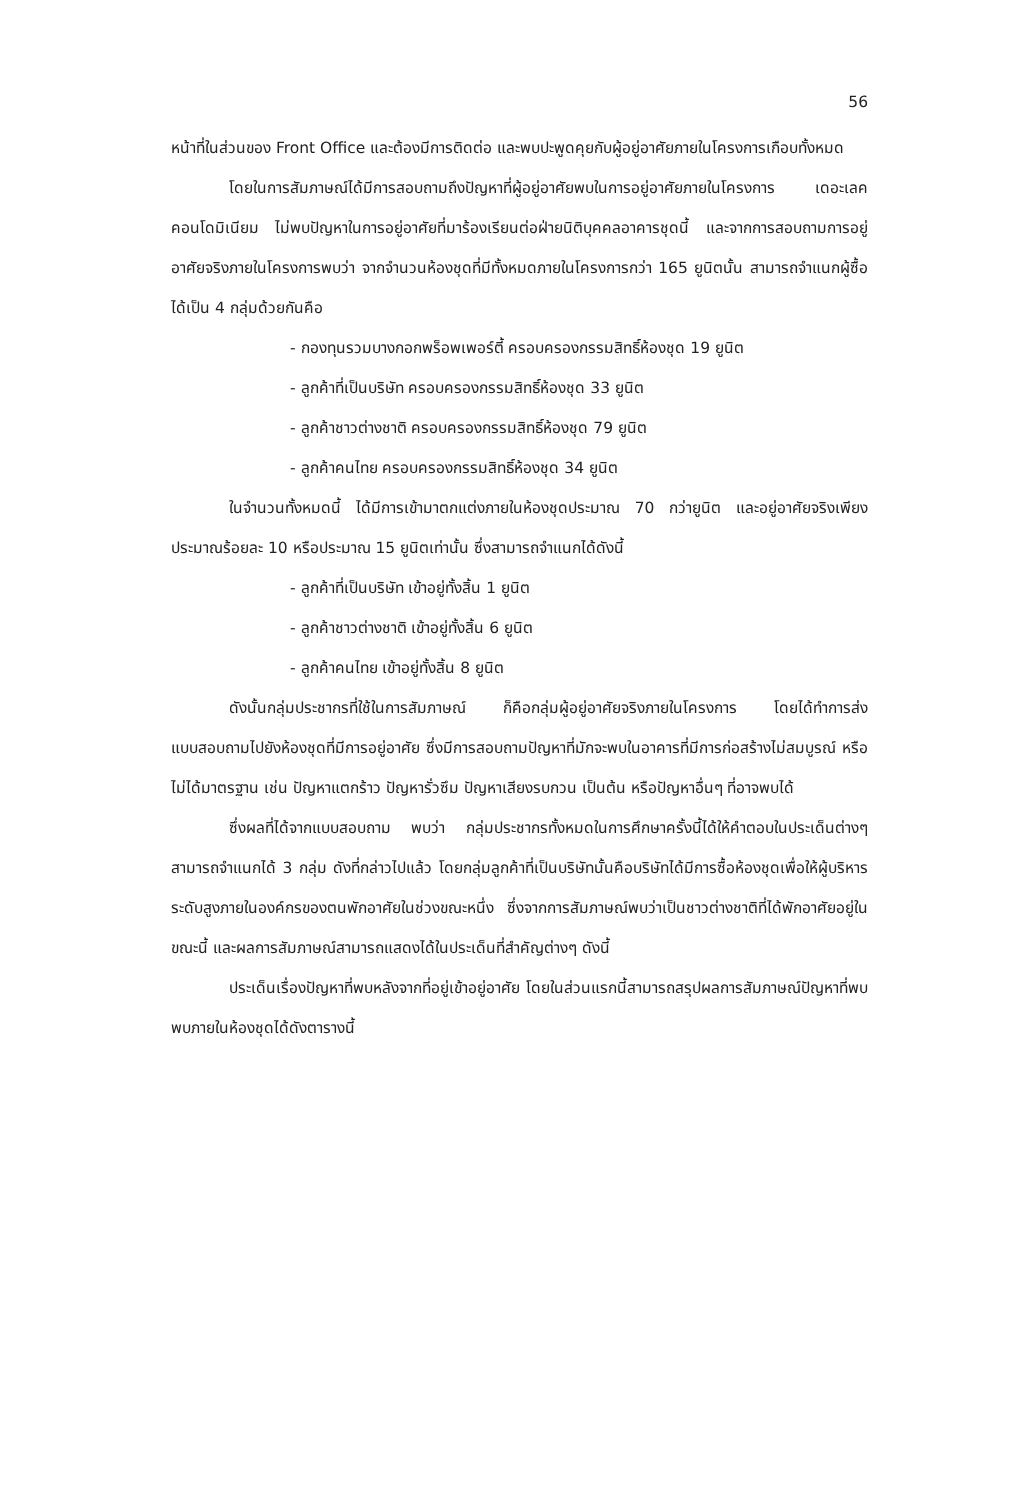56
หน้าที่ในส่วนของ Front Office และต้องมีการติดต่อ และพบปะพูดคุยกับผู้อยู่อาศัยภายในโครงการเกือบทั้งหมด
โดยในการสัมภาษณ์ได้มีการสอบถามถึงปัญหาที่ผู้อยู่อาศัยพบในการอยู่อาศัยภายในโครงการ เดอะเลค คอนโดมิเนียม ไม่พบปัญหาในการอยู่อาศัยที่มาร้องเรียนต่อฝ่ายนิติบุคคลอาคารชุดนี้ และจากการสอบถามการอยู่อาศัยจริงภายในโครงการพบว่า จากจำนวนห้องชุดที่มีทั้งหมดภายในโครงการกว่า 165 ยูนิตนั้น สามารถจำแนกผู้ซื้อได้เป็น 4 กลุ่มด้วยกันคือ
- กองทุนรวมบางกอกพร็อพเพอร์ตี้ ครอบครองกรรมสิทธิ์ห้องชุด 19 ยูนิต
- ลูกค้าที่เป็นบริษัท ครอบครองกรรมสิทธิ์ห้องชุด 33 ยูนิต
- ลูกค้าชาวต่างชาติ ครอบครองกรรมสิทธิ์ห้องชุด 79 ยูนิต
- ลูกค้าคนไทย ครอบครองกรรมสิทธิ์ห้องชุด 34 ยูนิต
ในจำนวนทั้งหมดนี้ ได้มีการเข้ามาตกแต่งภายในห้องชุดประมาณ 70 กว่ายูนิต และอยู่อาศัยจริงเพียงประมาณร้อยละ 10 หรือประมาณ 15 ยูนิตเท่านั้น ซึ่งสามารถจำแนกได้ดังนี้
- ลูกค้าที่เป็นบริษัท เข้าอยู่ทั้งสิ้น 1 ยูนิต
- ลูกค้าชาวต่างชาติ เข้าอยู่ทั้งสิ้น 6 ยูนิต
- ลูกค้าคนไทย เข้าอยู่ทั้งสิ้น 8 ยูนิต
ดังนั้นกลุ่มประชากรที่ใช้ในการสัมภาษณ์ ก็คือกลุ่มผู้อยู่อาศัยจริงภายในโครงการ โดยได้ทำการส่งแบบสอบถามไปยังห้องชุดที่มีการอยู่อาศัย ซึ่งมีการสอบถามปัญหาที่มักจะพบในอาคารที่มีการก่อสร้างไม่สมบูรณ์ หรือไม่ได้มาตรฐาน เช่น ปัญหาแตกร้าว ปัญหารั่วซึม ปัญหาเสียงรบกวน เป็นต้น หรือปัญหาอื่นๆ ที่อาจพบได้
ซึ่งผลที่ได้จากแบบสอบถาม พบว่า กลุ่มประชากรทั้งหมดในการศึกษาครั้งนี้ได้ให้คำตอบในประเด็นต่างๆ สามารถจำแนกได้ 3 กลุ่ม ดังที่กล่าวไปแล้ว โดยกลุ่มลูกค้าที่เป็นบริษัทนั้นคือบริษัทได้มีการซื้อห้องชุดเพื่อให้ผู้บริหารระดับสูงภายในองค์กรของตนพักอาศัยในช่วงขณะหนึ่ง ซึ่งจากการสัมภาษณ์พบว่าเป็นชาวต่างชาติที่ได้พักอาศัยอยู่ในขณะนี้ และผลการสัมภาษณ์สามารถแสดงได้ในประเด็นที่สำคัญต่างๆ ดังนี้
ประเด็นเรื่องปัญหาที่พบหลังจากที่อยู่เข้าอยู่อาศัย โดยในส่วนแรกนี้สามารถสรุปผลการสัมภาษณ์ปัญหาที่พบพบภายในห้องชุดได้ดังตารางนี้